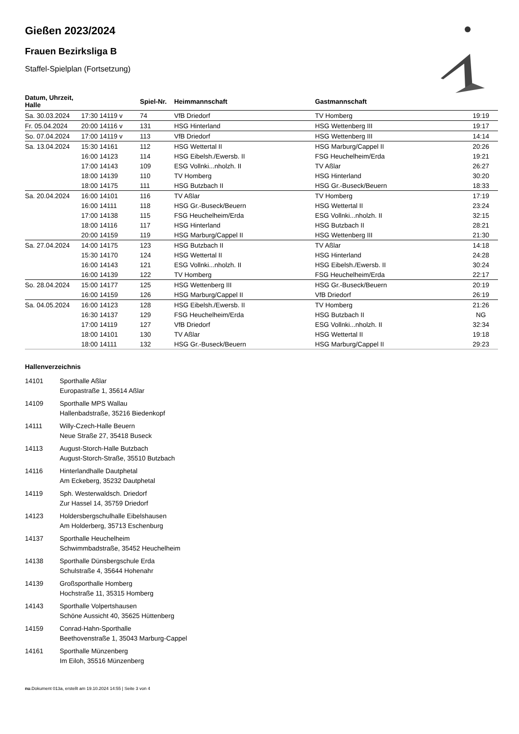Gießen 2023/2024
Frauen Bezirksliga B
Staffel-Spielplan (Fortsetzung)
| Datum, Uhrzeit, Halle | | Spiel-Nr. | Heimmannschaft | Gastmannschaft | |
| --- | --- | --- | --- | --- | --- |
| Sa. 30.03.2024 | 17:30 14119 v | 74 | VfB Driedorf | TV Homberg | 19:19 |
| Fr. 05.04.2024 | 20:00 14116 v | 131 | HSG Hinterland | HSG Wettenberg III | 19:17 |
| So. 07.04.2024 | 17:00 14119 v | 113 | VfB Driedorf | HSG Wettenberg III | 14:14 |
| Sa. 13.04.2024 | 15:30 14161 | 112 | HSG Wettertal II | HSG Marburg/Cappel II | 20:26 |
| | 16:00 14123 | 114 | HSG Eibelsh./Ewersb. II | FSG Heuchelheim/Erda | 19:21 |
| | 17:00 14143 | 109 | ESG Vollnki...nholzh. II | TV Aßlar | 26:27 |
| | 18:00 14139 | 110 | TV Homberg | HSG Hinterland | 30:20 |
| | 18:00 14175 | 111 | HSG Butzbach II | HSG Gr.-Buseck/Beuern | 18:33 |
| Sa. 20.04.2024 | 16:00 14101 | 116 | TV Aßlar | TV Homberg | 17:19 |
| | 16:00 14111 | 118 | HSG Gr.-Buseck/Beuern | HSG Wettertal II | 23:24 |
| | 17:00 14138 | 115 | FSG Heuchelheim/Erda | ESG Vollnki...nholzh. II | 32:15 |
| | 18:00 14116 | 117 | HSG Hinterland | HSG Butzbach II | 28:21 |
| | 20:00 14159 | 119 | HSG Marburg/Cappel II | HSG Wettenberg III | 21:30 |
| Sa. 27.04.2024 | 14:00 14175 | 123 | HSG Butzbach II | TV Aßlar | 14:18 |
| | 15:30 14170 | 124 | HSG Wettertal II | HSG Hinterland | 24:28 |
| | 16:00 14143 | 121 | ESG Vollnki...nholzh. II | HSG Eibelsh./Ewersb. II | 30:24 |
| | 16:00 14139 | 122 | TV Homberg | FSG Heuchelheim/Erda | 22:17 |
| So. 28.04.2024 | 15:00 14177 | 125 | HSG Wettenberg III | HSG Gr.-Buseck/Beuern | 20:19 |
| | 16:00 14159 | 126 | HSG Marburg/Cappel II | VfB Driedorf | 26:19 |
| Sa. 04.05.2024 | 16:00 14123 | 128 | HSG Eibelsh./Ewersb. II | TV Homberg | 21:26 |
| | 16:30 14137 | 129 | FSG Heuchelheim/Erda | HSG Butzbach II | NG |
| | 17:00 14119 | 127 | VfB Driedorf | ESG Vollnki...nholzh. II | 32:34 |
| | 18:00 14101 | 130 | TV Aßlar | HSG Wettertal II | 19:18 |
| | 18:00 14111 | 132 | HSG Gr.-Buseck/Beuern | HSG Marburg/Cappel II | 29:23 |
Hallenverzeichnis
14101 Sporthalle Aßlar
Europastraße 1, 35614 Aßlar
14109 Sporthalle MPS Wallau
Hallenbadstraße, 35216 Biedenkopf
14111 Willy-Czech-Halle Beuern
Neue Straße 27, 35418 Buseck
14113 August-Storch-Halle Butzbach
August-Storch-Straße, 35510 Butzbach
14116 Hinterlandhalle Dautphetal
Am Eckeberg, 35232 Dautphetal
14119 Sph. Westerwaldsch. Driedorf
Zur Hassel 14, 35759 Driedorf
14123 Holdersbergschulhalle Eibelshausen
Am Holderberg, 35713 Eschenburg
14137 Sporthalle Heuchelheim
Schwimmbadstraße, 35452 Heuchelheim
14138 Sporthalle Dünsbergschule Erda
Schulstraße 4, 35644 Hohenahr
14139 Großsporthalle Homberg
Hochstraße 11, 35315 Homberg
14143 Sporthalle Volpertshausen
Schöne Aussicht 40, 35625 Hüttenberg
14159 Conrad-Hahn-Sporthalle
Beethovenstraße 1, 35043 Marburg-Cappel
14161 Sporthalle Münzenberg
Im Eiloh, 35516 Münzenberg
nu.Dokument 013a, erstellt am 19.10.2024 14:55 | Seite 3 von 4